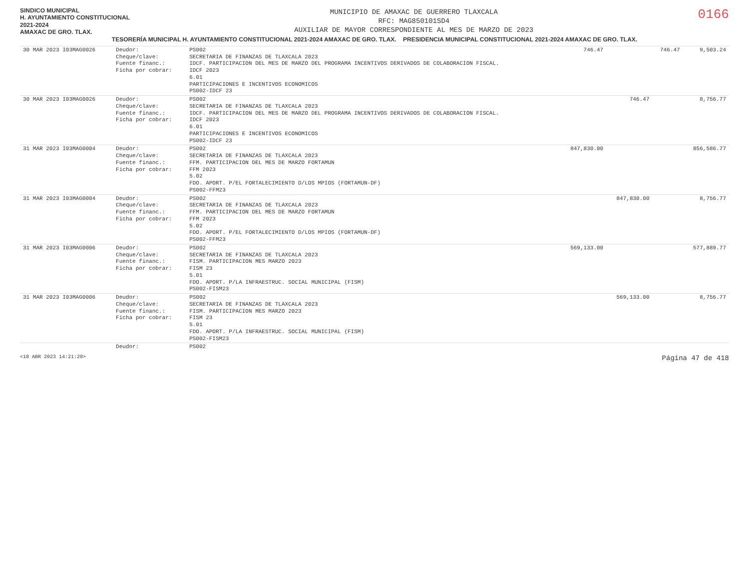SINDICO MUNICIPAL
H. AYUNTAMIENTO CONSTITUCIONAL
2021-2024
AMAXAC DE GRO. TLAX.
MUNICIPIO DE AMAXAC DE GUERRERO TLAXCALA
RFC: MAG850101SD4
AUXILIAR DE MAYOR CORRESPONDIENTE AL MES DE MARZO DE 2023
0166
TESORERÍA MUNICIPAL H. AYUNTAMIENTO CONSTITUCIONAL 2021-2024 AMAXAC DE GRO. TLAX. PRESIDENCIA MUNICIPAL CONSTITUCIONAL 2021-2024 AMAXAC DE GRO. TLAX.
| 30 MAR 2023 I03MAG0026 | Deudor: Cheque/clave: Fuente financ.: Ficha por cobrar: | PS002 SECRETARIA DE FINANZAS DE TLAXCALA 2023 IDCF. PARTICIPACION DEL MES DE MARZO DEL PROGRAMA INCENTIVOS DERIVADOS DE COLABORACION FISCAL. IDCF 2023 6.01 PARTICIPACIONES E INCENTIVOS ECONOMICOS PS002-IDCF 23 | 746.47 | | 746.47 | 9,503.24 |
| 30 MAR 2023 I03MAG0026 | Deudor: Cheque/clave: Fuente financ.: Ficha por cobrar: | PS002 SECRETARIA DE FINANZAS DE TLAXCALA 2023 IDCF. PARTICIPACION DEL MES DE MARZO DEL PROGRAMA INCENTIVOS DERIVADOS DE COLABORACION FISCAL. IDCF 2023 6.01 PARTICIPACIONES E INCENTIVOS ECONOMICOS PS002-IDCF 23 | | 746.47 | | 8,756.77 |
| 31 MAR 2023 I03MAG0004 | Deudor: Cheque/clave: Fuente financ.: Ficha por cobrar: | PS002 SECRETARIA DE FINANZAS DE TLAXCALA 2023 FFM. PARTICIPACION DEL MES DE MARZO FORTAMUN FFM 2023 5.02 FDO. APORT. P/EL FORTALECIMIENTO D/LOS MPIOS (FORTAMUN-DF) PS002-FFM23 | 847,830.00 | | | 856,586.77 |
| 31 MAR 2023 I03MAG0004 | Deudor: Cheque/clave: Fuente financ.: Ficha por cobrar: | PS002 SECRETARIA DE FINANZAS DE TLAXCALA 2023 FFM. PARTICIPACION DEL MES DE MARZO FORTAMUN FFM 2023 5.02 FDO. APORT. P/EL FORTALECIMIENTO D/LOS MPIOS (FORTAMUN-DF) PS002-FFM23 | | 847,830.00 | | 8,756.77 |
| 31 MAR 2023 I03MAG0006 | Deudor: Cheque/clave: Fuente financ.: Ficha por cobrar: | PS002 SECRETARIA DE FINANZAS DE TLAXCALA 2023 FISM. PARTICIPACION MES MARZO 2023 FISM 23 5.01 FDO. APORT. P/LA INFRAESTRUC. SOCIAL MUNICIPAL (FISM) PS002-FISM23 | 569,133.00 | | | 577,889.77 |
| 31 MAR 2023 I03MAG0006 | Deudor: Cheque/clave: Fuente financ.: Ficha por cobrar: | PS002 SECRETARIA DE FINANZAS DE TLAXCALA 2023 FISM. PARTICIPACION MES MARZO 2023 FISM 23 5.01 FDO. APORT. P/LA INFRAESTRUC. SOCIAL MUNICIPAL (FISM) PS002-FISM23 | | 569,133.00 | | 8,756.77 |
| | Deudor: | PS002 | | | | |
<18 ABR 2023 14:21:20> Página 47 de 418